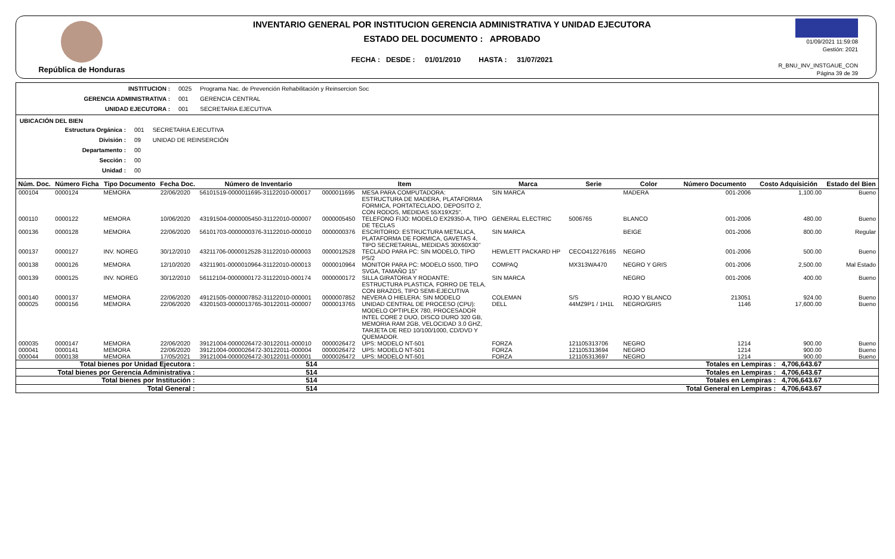República de Honduras
INVENTARIO GENERAL POR INSTITUCION GERENCIA ADMINISTRATIVA Y UNIDAD EJECUTORA
ESTADO DEL DOCUMENTO : APROBADO
FECHA : DESDE : 01/01/2010 HASTA : 31/07/2021
01/09/2021 11:59:08
Gestión: 2021
R_BNU_INV_INSTGAUE_CON
Página 39 de 39
| INSTITUCION : | 0025 | Programa Nac. de Prevención Rehabilitación y Reinsercion Soc |
| GERENCIA ADMINISTRATIVA : | 001 | GERENCIA CENTRAL |
| UNIDAD EJECUTORA : | 001 | SECRETARIA EJECUTIVA |
UBICACIÓN DEL BIEN
| Estructura Orgánica : | 001 | SECRETARIA EJECUTIVA |
| División : | 09 | UNIDAD DE REINSERCIÓN |
| Departamento : | 00 | |
| Sección : | 00 | |
| Unidad : | 00 | |
| Núm. Doc. | Número Ficha | Tipo Documento | Fecha Doc. | Número de Inventario | Item | | Marca | Serie | Color | Número Documento | Costo Adquisición | Estado del Bien |
| --- | --- | --- | --- | --- | --- | --- | --- | --- | --- | --- | --- | --- |
| 000104 | 0000124 | MEMORA | 22/06/2020 | 56101519-0000011695-31122010-000017 | 0000011695 | MESA PARA COMPUTADORA: ESTRUCTURA DE MADERA, PLATAFORMA FORMICA, PORTATECLADO, DEPOSITO 2, CON RODOS, MEDIDAS 55X19X25". | SIN MARCA | | MADERA | 001-2006 | 1,100.00 | Bueno |
| 000110 | 0000122 | MEMORA | 10/06/2020 | 43191504-0000005450-31122010-000007 | 0000005450 | TELEFONO FIJO: MODELO EX29350-A, TIPO DE TECLAS | GENERAL ELECTRIC | 5006765 | BLANCO | 001-2006 | 480.00 | Bueno |
| 000136 | 0000128 | MEMORA | 22/06/2020 | 56101703-0000000376-31122010-000010 | 0000000376 | ESCRITORIO: ESTRUCTURA METALICA, PLATAFORMA DE FORMICA, GAVETAS 4, TIPO SECRETARIAL, MEDIDAS 30X60X30" | SIN MARCA | | BEIGE | 001-2006 | 800.00 | Regular |
| 000137 | 0000127 | INV. NOREG | 30/12/2010 | 43211706-0000012528-31122010-000003 | 0000012528 | TECLADO PARA PC: SIN MODELO, TIPO PS/2 | HEWLETT PACKARD HP | CECO412276165 | NEGRO | 001-2006 | 500.00 | Bueno |
| 000138 | 0000126 | MEMORA | 12/10/2020 | 43211901-0000010964-31122010-000013 | 0000010964 | MONITOR PARA PC: MODELO 5500, TIPO SVGA, TAMAÑO 15" | COMPAQ | MX313WA470 | NEGRO Y GRIS | 001-2006 | 2,500.00 | Mal Estado |
| 000139 | 0000125 | INV. NOREG | 30/12/2010 | 56112104-0000000172-31122010-000174 | 0000000172 | SILLA GIRATORIA Y RODANTE: ESTRUCTURA PLASTICA, FORRO DE TELA, CON BRAZOS, TIPO SEMI-EJECUTIVA | SIN MARCA | | NEGRO | 001-2006 | 400.00 | Bueno |
| 000140 | 0000137 | MEMORA | 22/06/2020 | 49121505-0000007852-31122010-000001 | 0000007852 | NEVERA O HIELERA: SIN MODELO | COLEMAN | S/S | ROJO Y BLANCO | 213051 | 924.00 | Bueno |
| 000025 | 0000156 | MEMORA | 22/06/2020 | 43201503-0000013765-30122011-000007 | 0000013765 | UNIDAD CENTRAL DE PROCESO (CPU): MODELO OPTIPLEX 780, PROCESADOR INTEL CORE 2 DUO, DISCO DURO 320 GB, MEMORIA RAM 2GB, VELOCIDAD 3.0 GHZ, TARJETA DE RED 10/100/1000, CD/DVD Y QUEMADOR. | DELL | 44MZ9P1 / 1H1L | NEGRO/GRIS | 1146 | 17,600.00 | Bueno |
| 000035 | 0000147 | MEMORA | 22/06/2020 | 39121004-0000026472-30122011-000010 | 0000026472 | UPS: MODELO NT-501 | FORZA | 121105313706 | NEGRO | 1214 | 900.00 | Bueno |
| 000041 | 0000141 | MEMORA | 22/06/2020 | 39121004-0000026472-30122011-000004 | 0000026472 | UPS: MODELO NT-501 | FORZA | 121105313694 | NEGRO | 1214 | 900.00 | Bueno |
| 000044 | 0000138 | MEMORA | 17/05/2021 | 39121004-0000026472-30122011-000001 | 0000026472 | UPS: MODELO NT-501 | FORZA | 121105313697 | NEGRO | 1214 | 900.00 | Bueno |
| Total bienes por Unidad Ejecutora : | | | | 514 | | | | | | Totales en Lempiras : 4,706,643.67 | | |
| Total bienes por Gerencia Administrativa : | | | | 514 | | | | | | Totales en Lempiras : 4,706,643.67 | | |
| Total bienes por Institución : | | | | 514 | | | | | | Totales en Lempiras : 4,706,643.67 | | |
| Total General : | | | | 514 | | | | | | Total General en Lempiras : 4,706,643.67 | | |